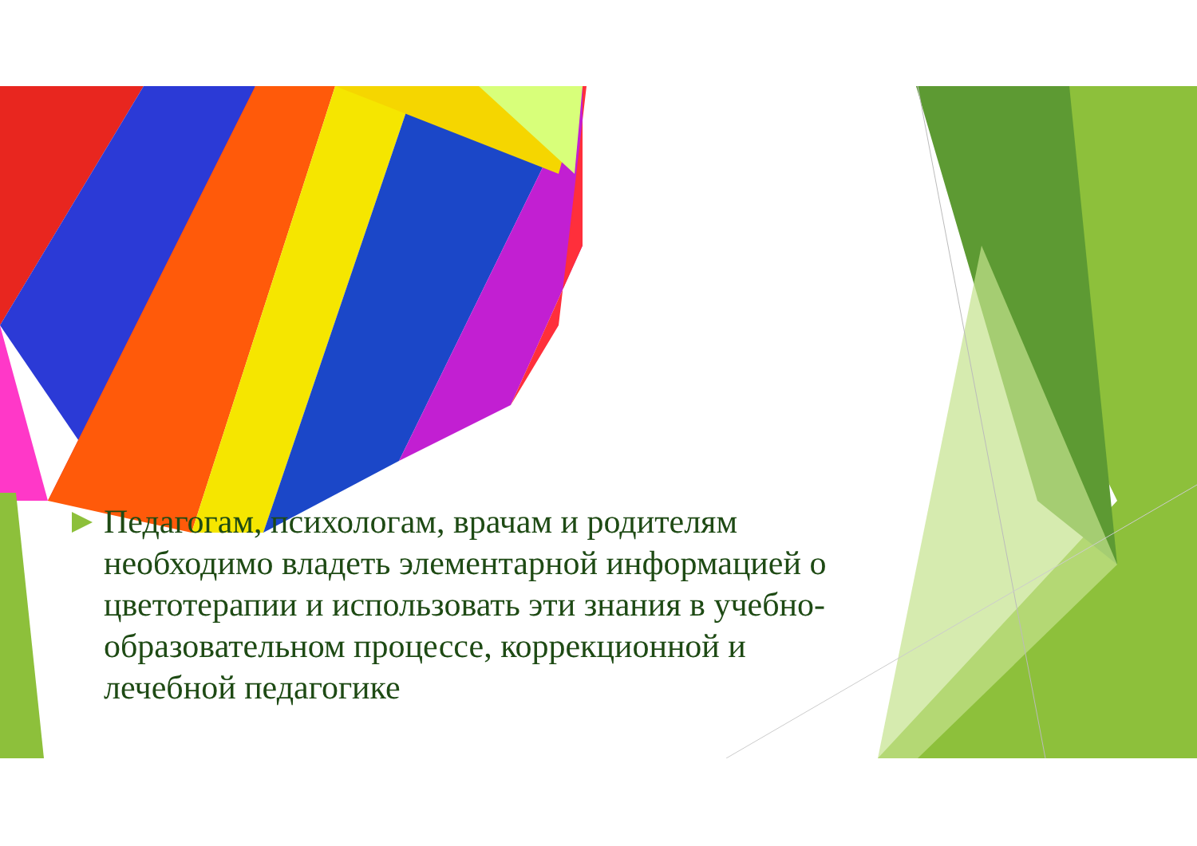Педагогам, психологам, врачам и родителям необходимо владеть элементарной информацией о цветотерапии и использовать эти знания в учебно-образовательном процессе, коррекционной и лечебной педагогике